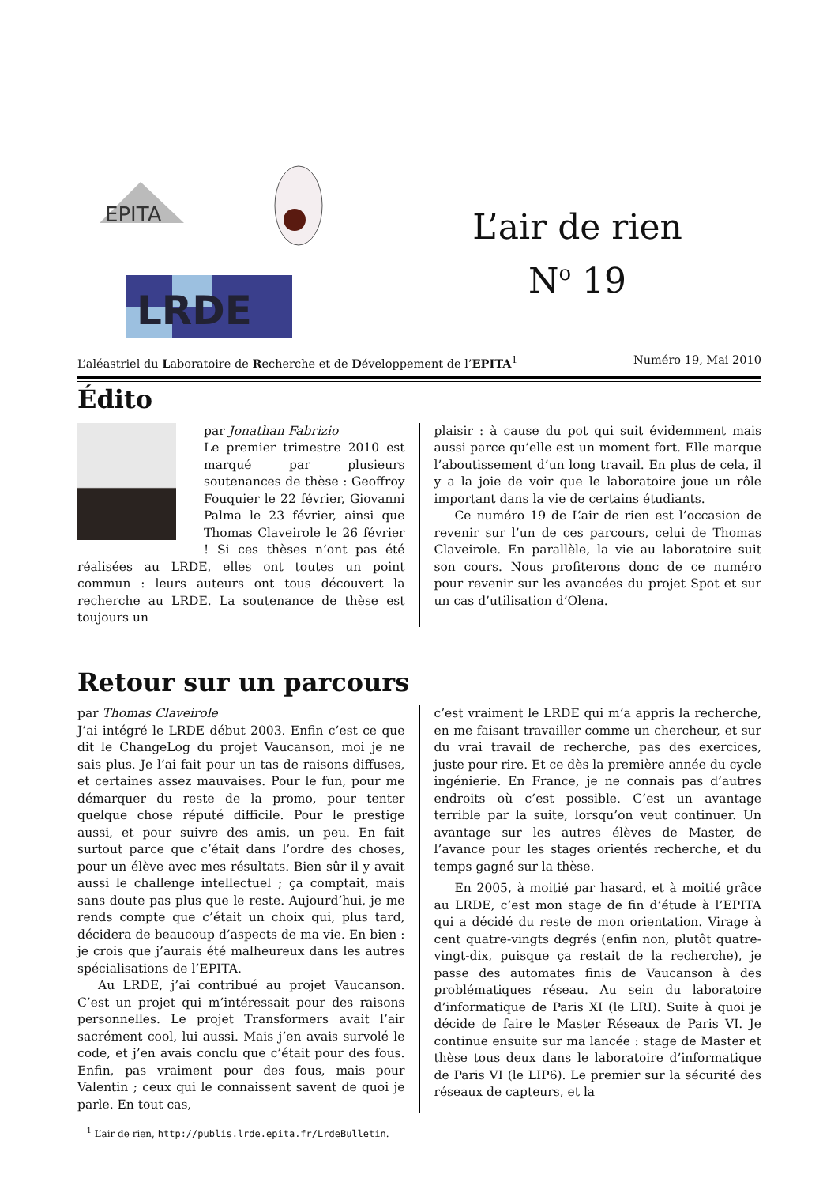EPITA
LRDE
L’air de rien
N<sup>o</sup> 19
L’aléastriel du Laboratoire de Recherche et de Développement de l’EPITA<sup>1</sup> Numéro 19, Mai 2010
Édito
par Jonathan Fabrizio
Le premier trimestre 2010 est marqué par plusieurs soutenances de thèse : Geoffroy Fouquier le 22 février, Giovanni Palma le 23 février, ainsi que Thomas Claveirole le 26 février ! Si ces thèses n’ont pas été réalisées au LRDE, elles ont toutes un point commun : leurs auteurs ont tous découvert la recherche au LRDE. La soutenance de thèse est toujours un
plaisir : à cause du pot qui suit évidemment mais aussi parce qu’elle est un moment fort. Elle marque l’aboutissement d’un long travail. En plus de cela, il y a la joie de voir que le laboratoire joue un rôle important dans la vie de certains étudiants.
Ce numéro 19 de L’air de rien est l’occasion de revenir sur l’un de ces parcours, celui de Thomas Claveirole. En parallèle, la vie au laboratoire suit son cours. Nous profiterons donc de ce numéro pour revenir sur les avancées du projet Spot et sur un cas d’utilisation d’Olena.
Retour sur un parcours
par Thomas Claveirole
J’ai intégré le LRDE début 2003. Enfin c’est ce que dit le ChangeLog du projet Vaucanson, moi je ne sais plus. Je l’ai fait pour un tas de raisons diffuses, et certaines assez mauvaises. Pour le fun, pour me démarquer du reste de la promo, pour tenter quelque chose réputé difficile. Pour le prestige aussi, et pour suivre des amis, un peu. En fait surtout parce que c’était dans l’ordre des choses, pour un élève avec mes résultats. Bien sûr il y avait aussi le challenge intellectuel ; ça comptait, mais sans doute pas plus que le reste. Aujourd’hui, je me rends compte que c’était un choix qui, plus tard, décidera de beaucoup d’aspects de ma vie. En bien : je crois que j’aurais été malheureux dans les autres spécialisations de l’EPITA.
Au LRDE, j’ai contribué au projet Vaucanson. C’est un projet qui m’intéressait pour des raisons personnelles. Le projet Transformers avait l’air sacrément cool, lui aussi. Mais j’en avais survolé le code, et j’en avais conclu que c’était pour des fous. Enfin, pas vraiment pour des fous, mais pour Valentin ; ceux qui le connaissent savent de quoi je parle. En tout cas,
c’est vraiment le LRDE qui m’a appris la recherche, en me faisant travailler comme un chercheur, et sur du vrai travail de recherche, pas des exercices, juste pour rire. Et ce dès la première année du cycle ingénierie. En France, je ne connais pas d’autres endroits où c’est possible. C’est un avantage terrible par la suite, lorsqu’on veut continuer. Un avantage sur les autres élèves de Master, de l’avance pour les stages orientés recherche, et du temps gagné sur la thèse.
En 2005, à moitié par hasard, et à moitié grâce au LRDE, c’est mon stage de fin d’étude à l’EPITA qui a décidé du reste de mon orientation. Virage à cent quatre-vingts degrés (enfin non, plutôt quatre-vingt-dix, puisque ça restait de la recherche), je passe des automates finis de Vaucanson à des problématiques réseau. Au sein du laboratoire d’informatique de Paris XI (le LRI). Suite à quoi je décide de faire le Master Réseaux de Paris VI. Je continue ensuite sur ma lancée : stage de Master et thèse tous deux dans le laboratoire d’informatique de Paris VI (le LIP6). Le premier sur la sécurité des réseaux de capteurs, et la
<sup>1</sup> L’air de rien, http://publis.lrde.epita.fr/LrdeBulletin.